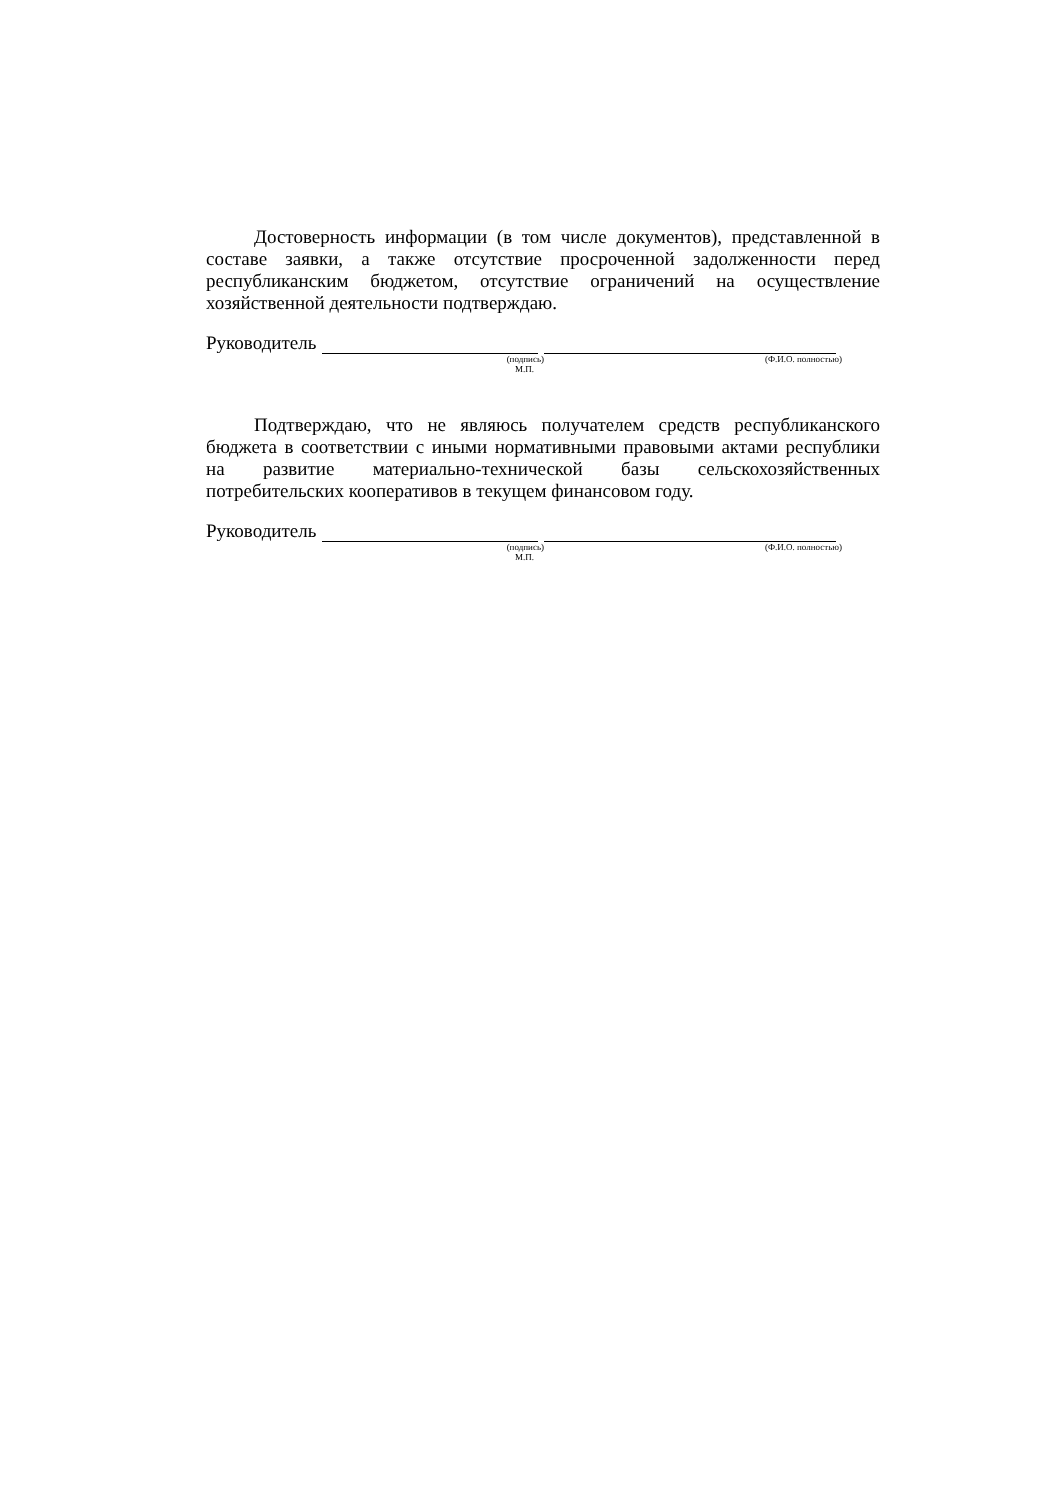Достоверность информации (в том числе документов), представленной в составе заявки, а также отсутствие просроченной задолженности перед республиканским бюджетом, отсутствие ограничений на осуществление хозяйственной деятельности подтверждаю.
Руководитель
(подпись) (Ф.И.О. полностью)
М.П.
Подтверждаю, что не являюсь получателем средств республиканского бюджета в соответствии с иными нормативными правовыми актами республики на развитие материально-технической базы сельскохозяйственных потребительских кооперативов в текущем финансовом году.
Руководитель
(подпись) (Ф.И.О. полностью)
М.П.